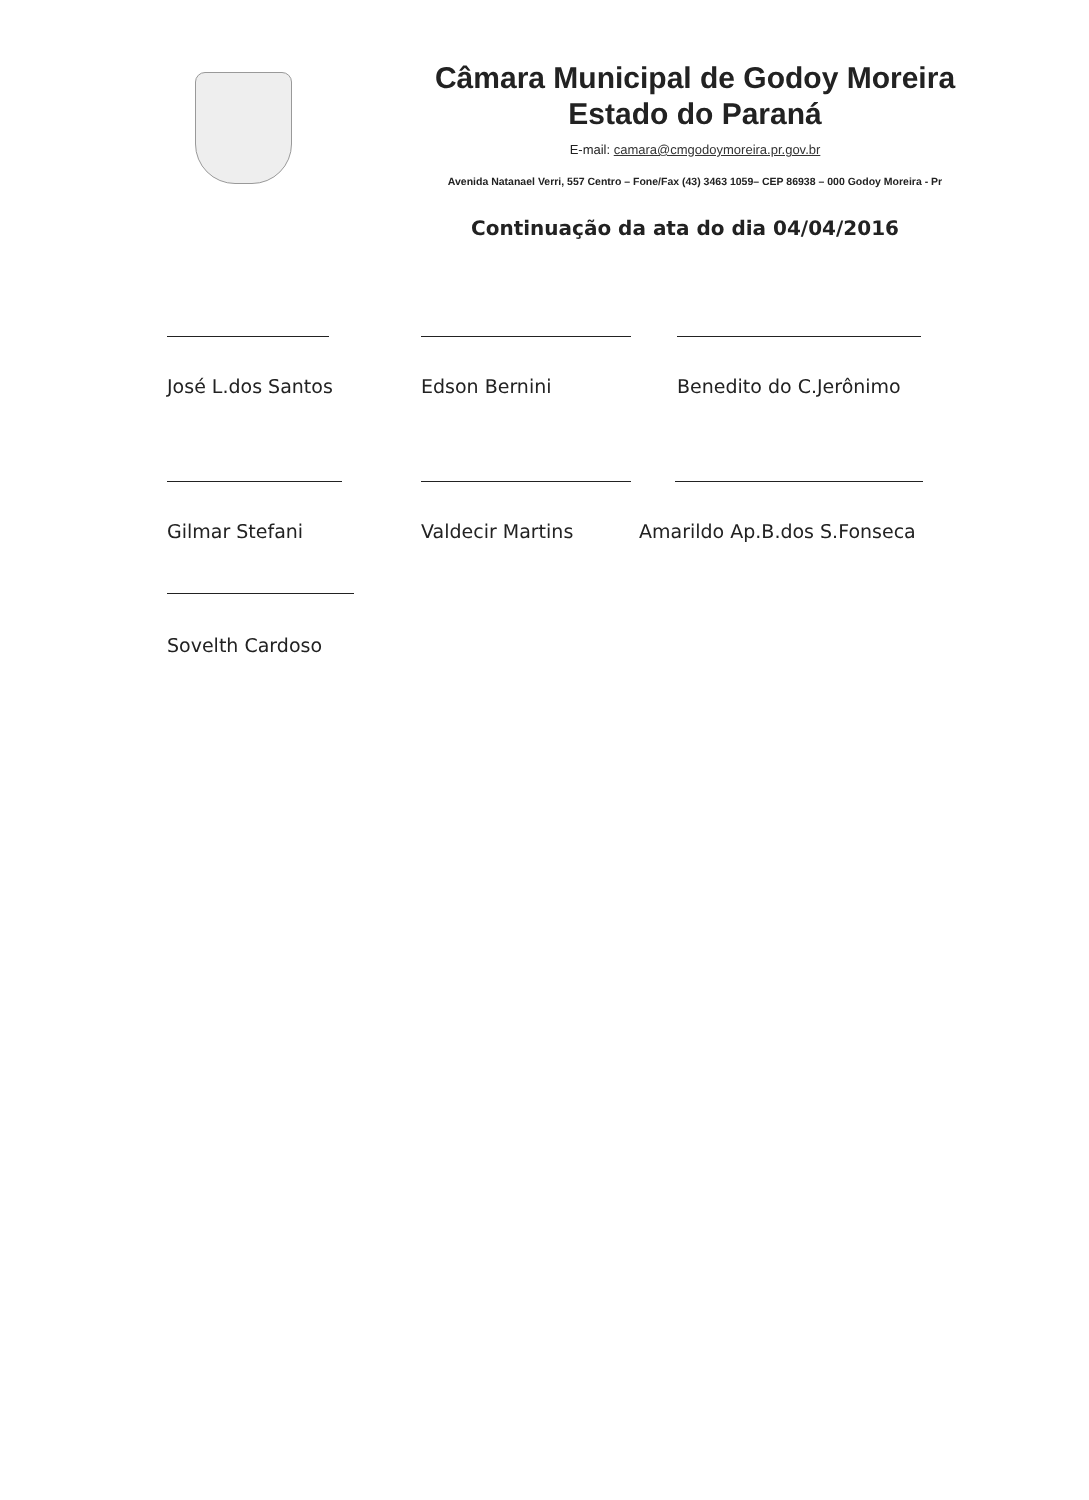Câmara Municipal de Godoy Moreira
Estado do Paraná
E-mail: camara@cmgodoymoreira.pr.gov.br
Avenida Natanael Verri, 557 Centro – Fone/Fax (43) 3463 1059– CEP 86938 – 000 Godoy Moreira - Pr
Continuação da ata do dia 04/04/2016
José L.dos Santos Edson Bernini Benedito do C.Jerônimo
Gilmar Stefani Valdecir Martins Amarildo Ap.B.dos S.Fonseca
Sovelth Cardoso